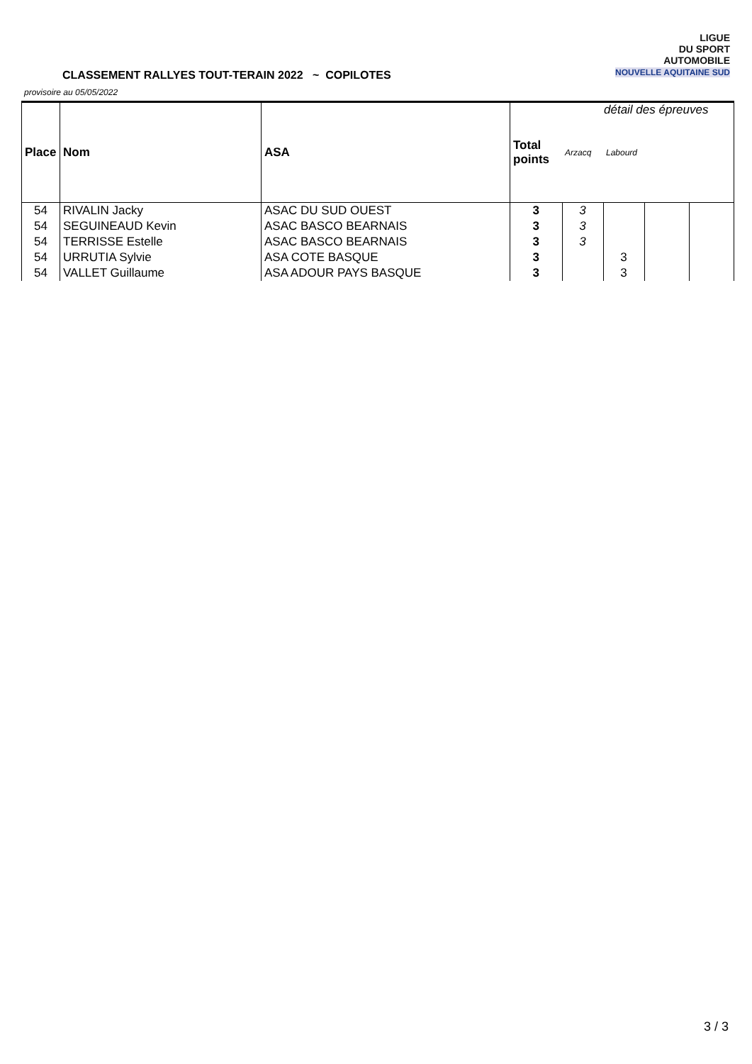CLASSEMENT RALLYES TOUT-TERAIN 2022 ~ COPILOTES
provisoire au 05/05/2022
LIGUE
DU SPORT
AUTOMOBILE
NOUVELLE AQUITAINE SUD
détail des épreuves
| Place | Nom | ASA | Total points | Arzacq | Labourd | | |
| --- | --- | --- | --- | --- | --- | --- | --- |
| 54 | RIVALIN Jacky | ASAC DU SUD OUEST | 3 | 3 | | | |
| 54 | SEGUINEAUD Kevin | ASAC BASCO BEARNAIS | 3 | 3 | | | |
| 54 | TERRISSE Estelle | ASAC BASCO BEARNAIS | 3 | 3 | | | |
| 54 | URRUTIA Sylvie | ASA COTE BASQUE | 3 | | 3 | | |
| 54 | VALLET Guillaume | ASA ADOUR PAYS BASQUE | 3 | | 3 | | |
3 / 3